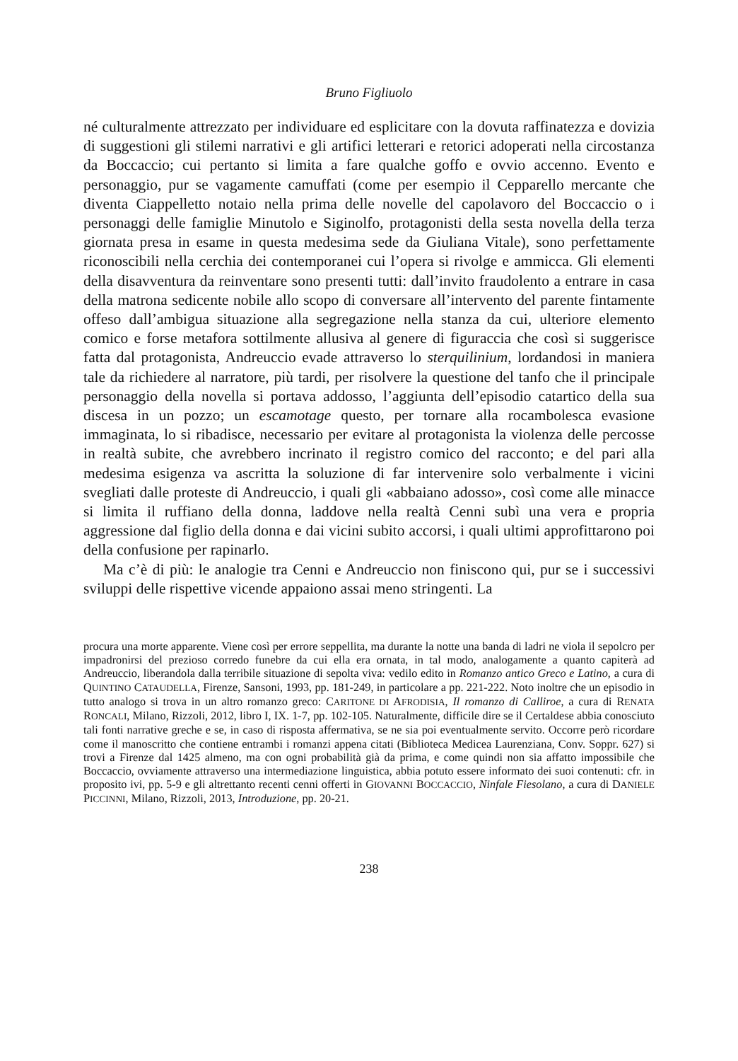Bruno Figliuolo
né culturalmente attrezzato per individuare ed esplicitare con la dovuta raffinatezza e dovizia di suggestioni gli stilemi narrativi e gli artifici letterari e retorici adoperati nella circostanza da Boccaccio; cui pertanto si limita a fare qualche goffo e ovvio accenno. Evento e personaggio, pur se vagamente camuffati (come per esempio il Cepparello mercante che diventa Ciappelletto notaio nella prima delle novelle del capolavoro del Boccaccio o i personaggi delle famiglie Minutolo e Siginolfo, protagonisti della sesta novella della terza giornata presa in esame in questa medesima sede da Giuliana Vitale), sono perfettamente riconoscibili nella cerchia dei contemporanei cui l’opera si rivolge e ammicca. Gli elementi della disavventura da reinventare sono presenti tutti: dall’invito fraudolento a entrare in casa della matrona sedicente nobile allo scopo di conversare all’intervento del parente fintamente offeso dall’ambigua situazione alla segregazione nella stanza da cui, ulteriore elemento comico e forse metafora sottilmente allusiva al genere di figuraccia che così si suggerisce fatta dal protagonista, Andreuccio evade attraverso lo sterquilinium, lordandosi in maniera tale da richiedere al narratore, più tardi, per risolvere la questione del tanfo che il principale personaggio della novella si portava addosso, l’aggiunta dell’episodio catartico della sua discesa in un pozzo; un escamotage questo, per tornare alla rocambolesca evasione immaginata, lo si ribadisce, necessario per evitare al protagonista la violenza delle percosse in realtà subite, che avrebbero incrinato il registro comico del racconto; e del pari alla medesima esigenza va ascritta la soluzione di far intervenire solo verbalmente i vicini svegliati dalle proteste di Andreuccio, i quali gli «abbaiano adosso», così come alle minacce si limita il ruffiano della donna, laddove nella realtà Cenni subì una vera e propria aggressione dal figlio della donna e dai vicini subito accorsi, i quali ultimi approfittarono poi della confusione per rapinarlo.
Ma c’è di più: le analogie tra Cenni e Andreuccio non finiscono qui, pur se i successivi sviluppi delle rispettive vicende appaiono assai meno stringenti. La
procura una morte apparente. Viene così per errore seppellita, ma durante la notte una banda di ladri ne viola il sepolcro per impadronirsi del prezioso corredo funebre da cui ella era ornata, in tal modo, analogamente a quanto capiterà ad Andreuccio, liberandola dalla terribile situazione di sepolta viva: vedilo edito in Romanzo antico Greco e Latino, a cura di QUINTINO CATAUDELLA, Firenze, Sansoni, 1993, pp. 181-249, in particolare a pp. 221-222. Noto inoltre che un episodio in tutto analogo si trova in un altro romanzo greco: CARITONE DI AFRODISIA, Il romanzo di Calliroe, a cura di RENATA RONCALI, Milano, Rizzoli, 2012, libro I, IX. 1-7, pp. 102-105. Naturalmente, difficile dire se il Certaldese abbia conosciuto tali fonti narrative greche e se, in caso di risposta affermativa, se ne sia poi eventualmente servito. Occorre però ricordare come il manoscritto che contiene entrambi i romanzi appena citati (Biblioteca Medicea Laurenziana, Conv. Soppr. 627) si trovi a Firenze dal 1425 almeno, ma con ogni probabilità già da prima, e come quindi non sia affatto impossibile che Boccaccio, ovviamente attraverso una intermediazione linguistica, abbia potuto essere informato dei suoi contenuti: cfr. in proposito ivi, pp. 5-9 e gli altrettanto recenti cenni offerti in GIOVANNI BOCCACCIO, Ninfale Fiesolano, a cura di DANIELE PICCINNI, Milano, Rizzoli, 2013, Introduzione, pp. 20-21.
238